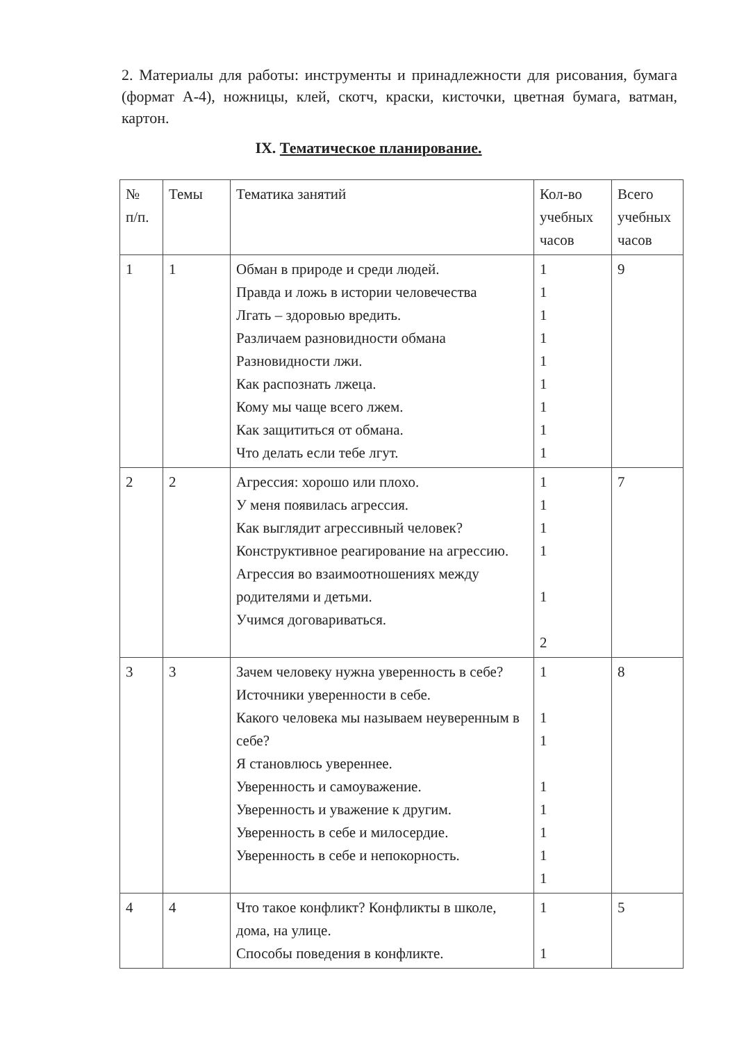2. Материалы для работы: инструменты и принадлежности для рисования, бумага (формат А-4), ножницы, клей, скотч, краски, кисточки, цветная бумага, ватман, картон.
IX. Тематическое планирование.
| № п/п. | Темы | Тематика занятий | Кол-во учебных часов | Всего учебных часов |
| --- | --- | --- | --- | --- |
| 1 | 1 | Обман в природе и среди людей. Правда и ложь в истории человечества Лгать – здоровью вредить. Различаем разновидности обмана Разновидности лжи. Как распознать лжеца. Кому мы чаще всего лжем. Как защититься от обмана. Что делать если тебе лгут. | 1 1 1 1 1 1 1 1 1 | 9 |
| 2 | 2 | Агрессия: хорошо или плохо. У меня появилась агрессия. Как выглядит агрессивный человек? Конструктивное реагирование на агрессию. Агрессия во взаимоотношениях между родителями и детьми. Учимся договариваться. | 1 1 1 1 1 2 | 7 |
| 3 | 3 | Зачем человеку нужна уверенность в себе? Источники уверенности в себе. Какого человека мы называем неуверенным в себе? Я становлюсь увереннее. Уверенность и самоуважение. Уверенность и уважение к другим. Уверенность в себе и милосердие. Уверенность в себе и непокорность. | 1 1 1 1 1 1 1 1 | 8 |
| 4 | 4 | Что такое конфликт? Конфликты в школе, дома, на улице. Способы поведения в конфликте. | 1 1 | 5 |